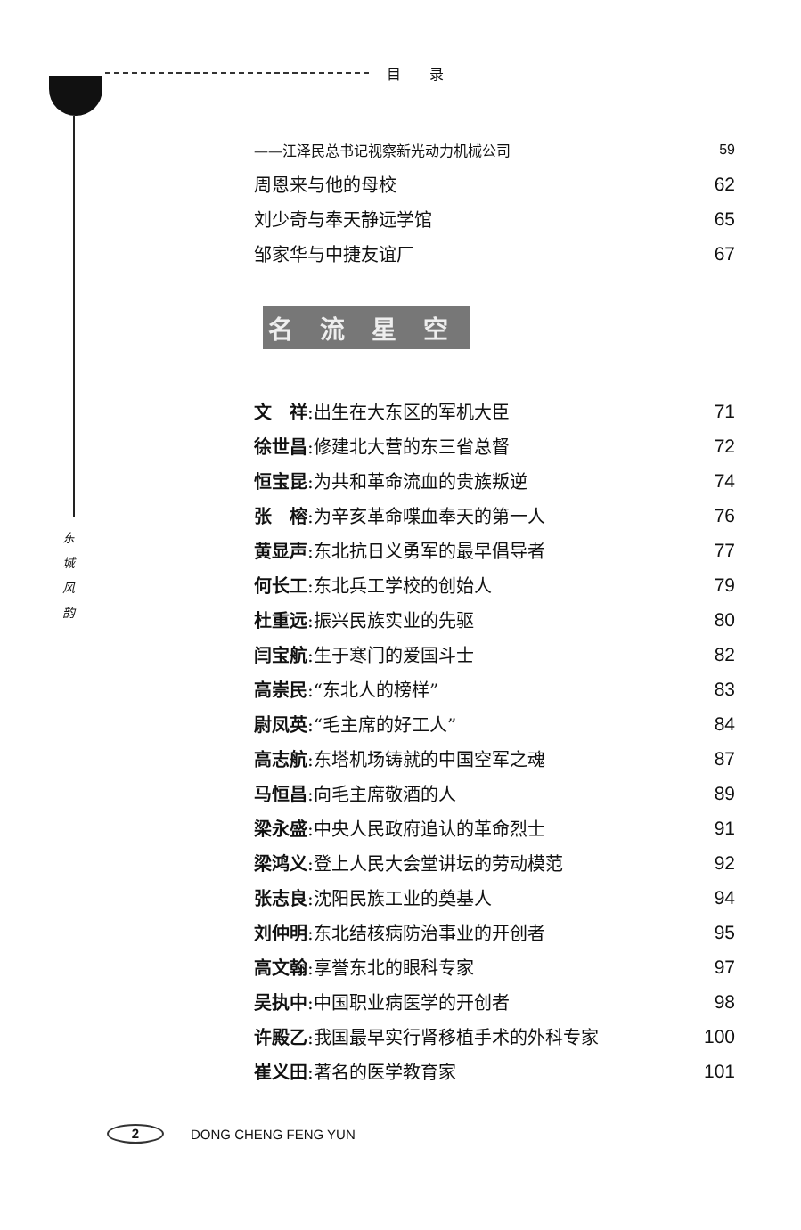目　　录
东 城 风 韵
| ——江泽民总书记视察新光动力机械公司 | 59 |
| 周恩来与他的母校 | 62 |
| 刘少奇与奉天静远学馆 | 65 |
| 邹家华与中捷友谊厂 | 67 |
名流星空
| 文 祥 :出生在大东区的军机大臣 | 71 |
| 徐世昌 :修建北大营的东三省总督 | 72 |
| 恒宝昆 :为共和革命流血的贵族叛逆 | 74 |
| 张 榕 :为辛亥革命喋血奉天的第一人 | 76 |
| 黄显声 :东北抗日义勇军的最早倡导者 | 77 |
| 何长工 :东北兵工学校的创始人 | 79 |
| 杜重远 :振兴民族实业的先驱 | 80 |
| 闫宝航 :生于寒门的爱国斗士 | 82 |
| 高崇民 :“东北人的榜样” | 83 |
| 尉凤英 :“毛主席的好工人” | 84 |
| 高志航 :东塔机场铸就的中国空军之魂 | 87 |
| 马恒昌 :向毛主席敬酒的人 | 89 |
| 梁永盛 :中央人民政府追认的革命烈士 | 91 |
| 梁鸿义 :登上人民大会堂讲坛的劳动模范 | 92 |
| 张志良 :沈阳民族工业的奠基人 | 94 |
| 刘仲明 :东北结核病防治事业的开创者 | 95 |
| 高文翰 :享誉东北的眼科专家 | 97 |
| 吴执中 :中国职业病医学的开创者 | 98 |
| 许殿乙 :我国最早实行肾移植手术的外科专家 | 100 |
| 崔义田 :著名的医学教育家 | 101 |
2
DONG CHENG FENG YUN